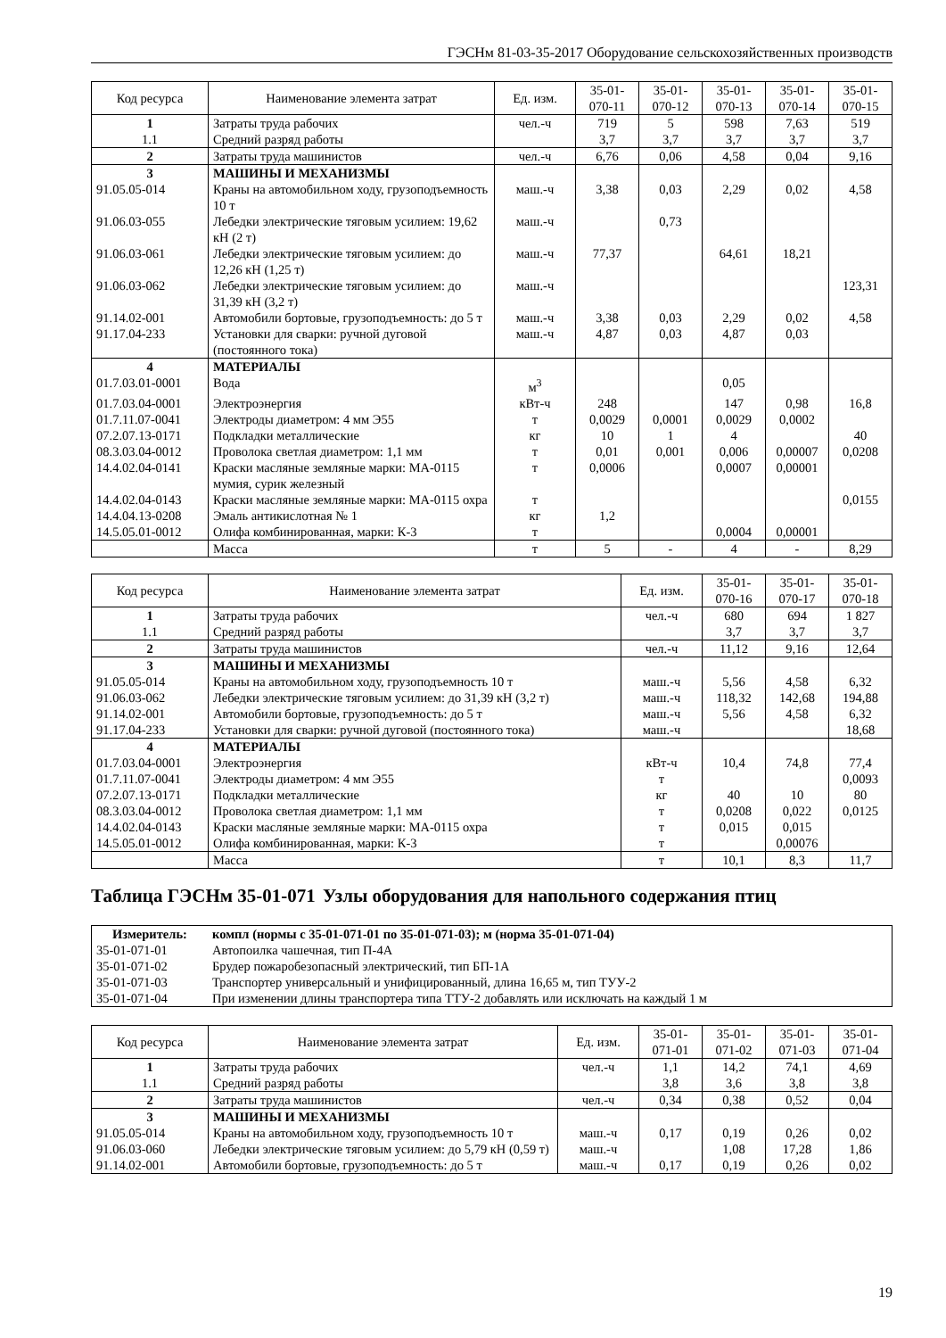ГЭСНм 81-03-35-2017 Оборудование сельскохозяйственных производств
| Код ресурса | Наименование элемента затрат | Ед. изм. | 35-01- 070-11 | 35-01- 070-12 | 35-01- 070-13 | 35-01- 070-14 | 35-01- 070-15 |
| --- | --- | --- | --- | --- | --- | --- | --- |
| 1 | Затраты труда рабочих | чел.-ч | 719 | 5 | 598 | 7,63 | 519 |
| 1.1 | Средний разряд работы | | 3,7 | 3,7 | 3,7 | 3,7 | 3,7 |
| 2 | Затраты труда машинистов | чел.-ч | 6,76 | 0,06 | 4,58 | 0,04 | 9,16 |
| 3 | МАШИНЫ И МЕХАНИЗМЫ | | | | | | |
| 91.05.05-014 | Краны на автомобильном ходу, грузоподъемность 10 т | маш.-ч | 3,38 | 0,03 | 2,29 | 0,02 | 4,58 |
| 91.06.03-055 | Лебедки электрические тяговым усилием: 19,62 кН (2 т) | маш.-ч | | 0,73 | | | |
| 91.06.03-061 | Лебедки электрические тяговым усилием: до 12,26 кН (1,25 т) | маш.-ч | 77,37 | | 64,61 | 18,21 | |
| 91.06.03-062 | Лебедки электрические тяговым усилием: до 31,39 кН (3,2 т) | маш.-ч | | | | | 123,31 |
| 91.14.02-001 | Автомобили бортовые, грузоподъемность: до 5 т | маш.-ч | 3,38 | 0,03 | 2,29 | 0,02 | 4,58 |
| 91.17.04-233 | Установки для сварки: ручной дуговой (постоянного тока) | маш.-ч | 4,87 | 0,03 | 4,87 | 0,03 | |
| 4 | МАТЕРИАЛЫ | | | | | | |
| 01.7.03.01-0001 | Вода | м<sup>3</sup> | | | 0,05 | | |
| 01.7.03.04-0001 | Электроэнергия | кВт-ч | 248 | | 147 | 0,98 | 16,8 |
| 01.7.11.07-0041 | Электроды диаметром: 4 мм Э55 | т | 0,0029 | 0,0001 | 0,0029 | 0,0002 | |
| 07.2.07.13-0171 | Подкладки металлические | кг | 10 | 1 | 4 | | 40 |
| 08.3.03.04-0012 | Проволока светлая диаметром: 1,1 мм | т | 0,01 | 0,001 | 0,006 | 0,00007 | 0,0208 |
| 14.4.02.04-0141 | Краски масляные земляные марки: МА-0115 мумия, сурик железный | т | 0,0006 | | 0,0007 | 0,00001 | |
| 14.4.02.04-0143 | Краски масляные земляные марки: МА-0115 охра | т | | | | | 0,0155 |
| 14.4.04.13-0208 | Эмаль антикислотная № 1 | кг | 1,2 | | | | |
| 14.5.05.01-0012 | Олифа комбинированная, марки: К-3 | т | | | 0,0004 | 0,00001 | |
| | Масса | т | 5 | - | 4 | - | 8,29 |
| Код ресурса | Наименование элемента затрат | Ед. изм. | 35-01- 070-16 | 35-01- 070-17 | 35-01- 070-18 |
| --- | --- | --- | --- | --- | --- |
| 1 | Затраты труда рабочих | чел.-ч | 680 | 694 | 1 827 |
| 1.1 | Средний разряд работы | | 3,7 | 3,7 | 3,7 |
| 2 | Затраты труда машинистов | чел.-ч | 11,12 | 9,16 | 12,64 |
| 3 | МАШИНЫ И МЕХАНИЗМЫ | | | | |
| 91.05.05-014 | Краны на автомобильном ходу, грузоподъемность 10 т | маш.-ч | 5,56 | 4,58 | 6,32 |
| 91.06.03-062 | Лебедки электрические тяговым усилием: до 31,39 кН (3,2 т) | маш.-ч | 118,32 | 142,68 | 194,88 |
| 91.14.02-001 | Автомобили бортовые, грузоподъемность: до 5 т | маш.-ч | 5,56 | 4,58 | 6,32 |
| 91.17.04-233 | Установки для сварки: ручной дуговой (постоянного тока) | маш.-ч | | | 18,68 |
| 4 | МАТЕРИАЛЫ | | | | |
| 01.7.03.04-0001 | Электроэнергия | кВт-ч | 10,4 | 74,8 | 77,4 |
| 01.7.11.07-0041 | Электроды диаметром: 4 мм Э55 | т | | | 0,0093 |
| 07.2.07.13-0171 | Подкладки металлические | кг | 40 | 10 | 80 |
| 08.3.03.04-0012 | Проволока светлая диаметром: 1,1 мм | т | 0,0208 | 0,022 | 0,0125 |
| 14.4.02.04-0143 | Краски масляные земляные марки: МА-0115 охра | т | 0,015 | 0,015 | |
| 14.5.05.01-0012 | Олифа комбинированная, марки: К-3 | т | | 0,00076 | |
| | Масса | т | 10,1 | 8,3 | 11,7 |
Таблица ГЭСНм 35-01-071 Узлы оборудования для напольного содержания птиц
| Измеритель: | компл (нормы с 35-01-071-01 по 35-01-071-03); м (норма 35-01-071-04) |
| 35-01-071-01 | Автопоилка чашечная, тип П-4А |
| 35-01-071-02 | Брудер пожаробезопасный электрический, тип БП-1А |
| 35-01-071-03 | Транспортер универсальный и унифицированный, длина 16,65 м, тип ТУУ-2 |
| 35-01-071-04 | При изменении длины транспортера типа ТТУ-2 добавлять или исключать на каждый 1 м |
| Код ресурса | Наименование элемента затрат | Ед. изм. | 35-01- 071-01 | 35-01- 071-02 | 35-01- 071-03 | 35-01- 071-04 |
| --- | --- | --- | --- | --- | --- | --- |
| 1 | Затраты труда рабочих | чел.-ч | 1,1 | 14,2 | 74,1 | 4,69 |
| 1.1 | Средний разряд работы | | 3,8 | 3,6 | 3,8 | 3,8 |
| 2 | Затраты труда машинистов | чел.-ч | 0,34 | 0,38 | 0,52 | 0,04 |
| 3 | МАШИНЫ И МЕХАНИЗМЫ | | | | | |
| 91.05.05-014 | Краны на автомобильном ходу, грузоподъемность 10 т | маш.-ч | 0,17 | 0,19 | 0,26 | 0,02 |
| 91.06.03-060 | Лебедки электрические тяговым усилием: до 5,79 кН (0,59 т) | маш.-ч | | 1,08 | 17,28 | 1,86 |
| 91.14.02-001 | Автомобили бортовые, грузоподъемность: до 5 т | маш.-ч | 0,17 | 0,19 | 0,26 | 0,02 |
19